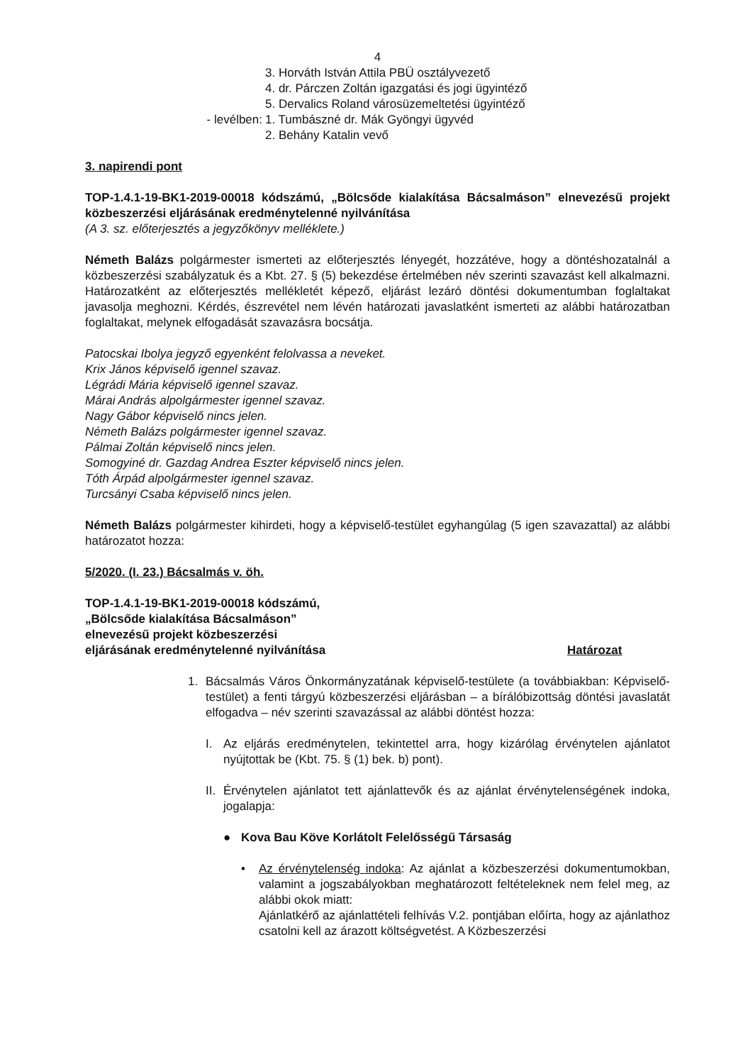4
3. Horváth István Attila PBÜ osztályvezető
4. dr. Párczen Zoltán igazgatási és jogi ügyintéző
5. Dervalics Roland városüzemeltetési ügyintéző
- levélben: 1. Tumbászné dr. Mák Gyöngyi ügyvéd
2. Behány Katalin vevő
3. napirendi pont
TOP-1.4.1-19-BK1-2019-00018 kódszámú, „Bölcsőde kialakítása Bácsalmáson” elnevezésű projekt közbeszerzési eljárásának eredménytelenné nyilvánítása
(A 3. sz. előterjesztés a jegyzőkönyv melléklete.)
Németh Balázs polgármester ismerteti az előterjesztés lényegét, hozzátéve, hogy a döntéshozatalnál a közbeszerzési szabályzatuk és a Kbt. 27. § (5) bekezdése értelmében név szerinti szavazást kell alkalmazni. Határozatként az előterjesztés mellékletét képező, eljárást lezáró döntési dokumentumban foglaltakat javasolja meghozni. Kérdés, észrevétel nem lévén határozati javaslatként ismerteti az alábbi határozatban foglaltakat, melynek elfogadását szavazásra bocsátja.
Patocskai Ibolya jegyző egyenként felolvassa a neveket.
Krix János képviselő igennel szavaz.
Légrádi Mária képviselő igennel szavaz.
Márai András alpolgármester igennel szavaz.
Nagy Gábor képviselő nincs jelen.
Németh Balázs polgármester igennel szavaz.
Pálmai Zoltán képviselő nincs jelen.
Somogyiné dr. Gazdag Andrea Eszter képviselő nincs jelen.
Tóth Árpád alpolgármester igennel szavaz.
Turcsányi Csaba képviselő nincs jelen.
Németh Balázs polgármester kihirdeti, hogy a képviselő-testület egyhangúlag (5 igen szavazattal) az alábbi határozatot hozza:
5/2020. (I. 23.) Bácsalmás v. öh.
TOP-1.4.1-19-BK1-2019-00018 kódszámú,
„Bölcsőde kialakítása Bácsalmáson”
elnevezésű projekt közbeszerzési
eljárásának eredménytelenné nyilvánítása
Határozat
1. Bácsalmás Város Önkormányzatának képviselő-testülete (a továbbiakban: Képviselő-testület) a fenti tárgyú közbeszerzési eljárásban – a bírálóbizottság döntési javaslatát elfogadva – név szerinti szavazással az alábbi döntést hozza:
I. Az eljárás eredménytelen, tekintettel arra, hogy kizárólag érvénytelen ajánlatot nyújtottak be (Kbt. 75. § (1) bek. b) pont).
II.
Érvénytelen ajánlatot tett ajánlattevők és az ajánlat érvénytelenségének indoka, jogalapja:
● Kova Bau Köve Korlátolt Felelősségű Társaság
• Az érvénytelenség indoka: Az ajánlat a közbeszerzési dokumentumokban, valamint a jogszabályokban meghatározott feltételeknek nem felel meg, az alábbi okok miatt:
Ajánlatkérő az ajánlattételi felhívás V.2. pontjában előírta, hogy az ajánlathoz csatolni kell az árazott költségvetést. A Közbeszerzési